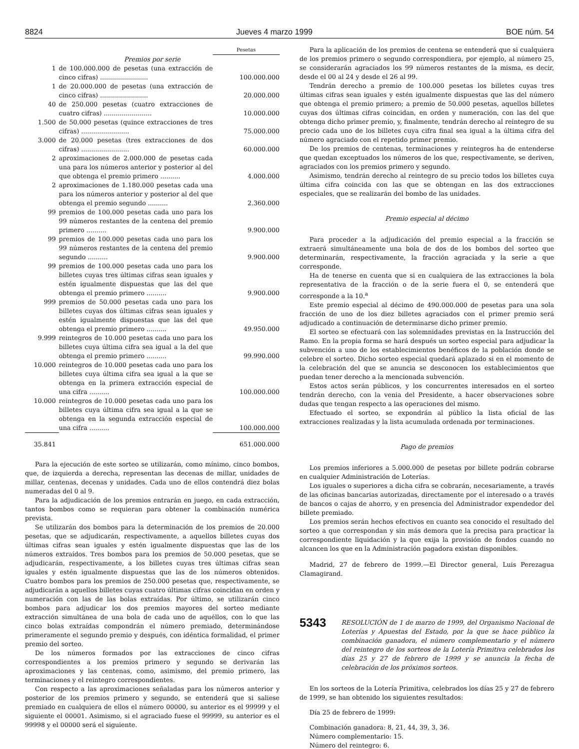8824 Jueves 4 marzo 1999 BOE núm. 54
| | | Pesetas |
| Premios por serie | | |
| 1 | de 100.000.000 de pesetas (una extracción de cinco cifras) ........................ | 100.000.000 |
| 1 | de 20.000.000 de pesetas (una extracción de cinco cifras) ........................ | 20.000.000 |
| 40 | de 250.000 pesetas (cuatro extracciones de cuatro cifras) ........................ | 10.000.000 |
| 1.500 | de 50.000 pesetas (quince extracciones de tres cifras) ........................ | 75.000.000 |
| 3.000 | de 20.000 pesetas (tres extracciones de dos cifras) ........................ | 60.000.000 |
| 2 | aproximaciones de 2.000.000 de pesetas cada una para los números anterior y posterior al del que obtenga el premio primero .......... | 4.000.000 |
| 2 | aproximaciones de 1.180.000 pesetas cada una para los números anterior y posterior al del que obtenga el premio segundo .......... | 2.360.000 |
| 99 | premios de 100.000 pesetas cada uno para los 99 números restantes de la centena del premio primero .......... | 9.900.000 |
| 99 | premios de 100.000 pesetas cada uno para los 99 números restantes de la centena del premio segundo .......... | 9.900.000 |
| 99 | premios de 100.000 pesetas cada uno para los billetes cuyas tres últimas cifras sean iguales y estén igualmente dispuestas que las del que obtenga el premio primero .......... | 9.900.000 |
| 999 | premios de 50.000 pesetas cada uno para los billetes cuyas dos últimas cifras sean iguales y estén igualmente dispuestas que las del que obtenga el premio primero .......... | 49.950.000 |
| 9.999 | reintegros de 10.000 pesetas cada uno para los billetes cuya última cifra sea igual a la del que obtenga el premio primero .......... | 99.990.000 |
| 10.000 | reintegros de 10.000 pesetas cada uno para los billetes cuya última cifra sea igual a la que se obtenga en la primera extracción especial de una cifra .......... | 100.000.000 |
| 10.000 | reintegros de 10.000 pesetas cada uno para los billetes cuya última cifra sea igual a la que se obtenga en la segunda extracción especial de una cifra .......... | 100.000.000 |
| 35.841 | | 651.000.000 |
Para la ejecución de este sorteo se utilizarán, como mínimo, cinco bombos, que, de izquierda a derecha, representan las decenas de millar, unidades de millar, centenas, decenas y unidades. Cada uno de ellos contendrá diez bolas numeradas del 0 al 9.
Para la adjudicación de los premios entrarán en juego, en cada extracción, tantos bombos como se requieran para obtener la combinación numérica prevista.
Se utilizarán dos bombos para la determinación de los premios de 20.000 pesetas, que se adjudicarán, respectivamente, a aquellos billetes cuyas dos últimas cifras sean iguales y estén igualmente dispuestas que las de los números extraídos. Tres bombos para los premios de 50.000 pesetas, que se adjudicarán, respectivamente, a los billetes cuyas tres últimas cifras sean iguales y estén igualmente dispuestas que las de los números obtenidos. Cuatro bombos para los premios de 250.000 pesetas que, respectivamente, se adjudicarán a aquellos billetes cuyas cuatro últimas cifras coincidan en orden y numeración con las de las bolas extraídas. Por último, se utilizarán cinco bombos para adjudicar los dos premios mayores del sorteo mediante extracción simultánea de una bola de cada uno de aquéllos, con lo que las cinco bolas extraídas compondrán el número premiado, determinándose primeramente el segundo premio y después, con idéntica formalidad, el primer premio del sorteo.
De los números formados por las extracciones de cinco cifras correspondientes a los premios primero y segundo se derivarán las aproximaciones y las centenas, como, asimismo, del premio primero, las terminaciones y el reintegro correspondientes.
Con respecto a las aproximaciones señaladas para los números anterior y posterior de los premios primero y segundo, se entenderá que si saliese premiado en cualquiera de ellos el número 00000, su anterior es el 99999 y el siguiente el 00001. Asimismo, si el agraciado fuese el 99999, su anterior es el 99998 y el 00000 será el siguiente.
Para la aplicación de los premios de centena se entenderá que si cualquiera de los premios primero o segundo correspondiera, por ejemplo, al número 25, se considerarán agraciados los 99 números restantes de la misma, es decir, desde el 00 al 24 y desde el 26 al 99.
Tendrán derecho a premio de 100.000 pesetas los billetes cuyas tres últimas cifras sean iguales y estén igualmente dispuestas que las del número que obtenga el premio primero; a premio de 50.000 pesetas, aquellos billetes cuyas dos últimas cifras coincidan, en orden y numeración, con las del que obtenga dicho primer premio, y, finalmente, tendrán derecho al reintegro de su precio cada uno de los billetes cuya cifra final sea igual a la última cifra del número agraciado con el repetido primer premio.
De los premios de centenas, terminaciones y reintegros ha de entenderse que quedan exceptuados los números de los que, respectivamente, se deriven, agraciados con los premios primero y segundo.
Asimismo, tendrán derecho al reintegro de su precio todos los billetes cuya última cifra coincida con las que se obtengan en las dos extracciones especiales, que se realizarán del bombo de las unidades.
Premio especial al décimo
Para proceder a la adjudicación del premio especial a la fracción se extraerá simultáneamente una bola de dos de los bombos del sorteo que determinarán, respectivamente, la fracción agraciada y la serie a que corresponde.
Ha de tenerse en cuenta que si en cualquiera de las extracciones la bola representativa de la fracción o de la serie fuera el 0, se entenderá que corresponde a la 10.<sup>a</sup>
Este premio especial al décimo de 490.000.000 de pesetas para una sola fracción de uno de los diez billetes agraciados con el primer premio será adjudicado a continuación de determinarse dicho primer premio.
El sorteo se efectuará con las solemnidades previstas en la Instrucción del Ramo. En la propia forma se hará después un sorteo especial para adjudicar la subvención a uno de los establecimientos benéficos de la población donde se celebre el sorteo. Dicho sorteo especial quedará aplazado si en el momento de la celebración del que se anuncia se desconocen los establecimientos que puedan tener derecho a la mencionada subvención.
Estos actos serán públicos, y los concurrentes interesados en el sorteo tendrán derecho, con la venia del Presidente, a hacer observaciones sobre dudas que tengan respecto a las operaciones del mismo.
Efectuado el sorteo, se expondrán al público la lista oficial de las extracciones realizadas y la lista acumulada ordenada por terminaciones.
Pago de premios
Los premios inferiores a 5.000.000 de pesetas por billete podrán cobrarse en cualquier Administración de Loterías.
Los iguales o superiores a dicha cifra se cobrarán, necesariamente, a través de las oficinas bancarias autorizadas, directamente por el interesado o a través de bancos o cajas de ahorro, y en presencia del Administrador expendedor del billete premiado.
Los premios serán hechos efectivos en cuanto sea conocido el resultado del sorteo a que correspondan y sin más demora que la precisa para practicar la correspondiente liquidación y la que exija la provisión de fondos cuando no alcancen los que en la Administración pagadora existan disponibles.
Madrid, 27 de febrero de 1999.—El Director general, Luis Perezagua Clamagirand.
5343
RESOLUCIÓN de 1 de marzo de 1999, del Organismo Nacional de Loterías y Apuestas del Estado, por la que se hace público la combinación ganadora, el número complementario y el número del reintegro de los sorteos de la Lotería Primitiva celebrados los días 25 y 27 de febrero de 1999 y se anuncia la fecha de celebración de los próximos sorteos.
En los sorteos de la Lotería Primitiva, celebrados los días 25 y 27 de febrero de 1999, se han obtenido los siguientes resultados:
Día 25 de febrero de 1999:
Combinación ganadora: 8, 21, 44, 39, 3, 36.
Número complementario: 15.
Número del reintegro: 6.